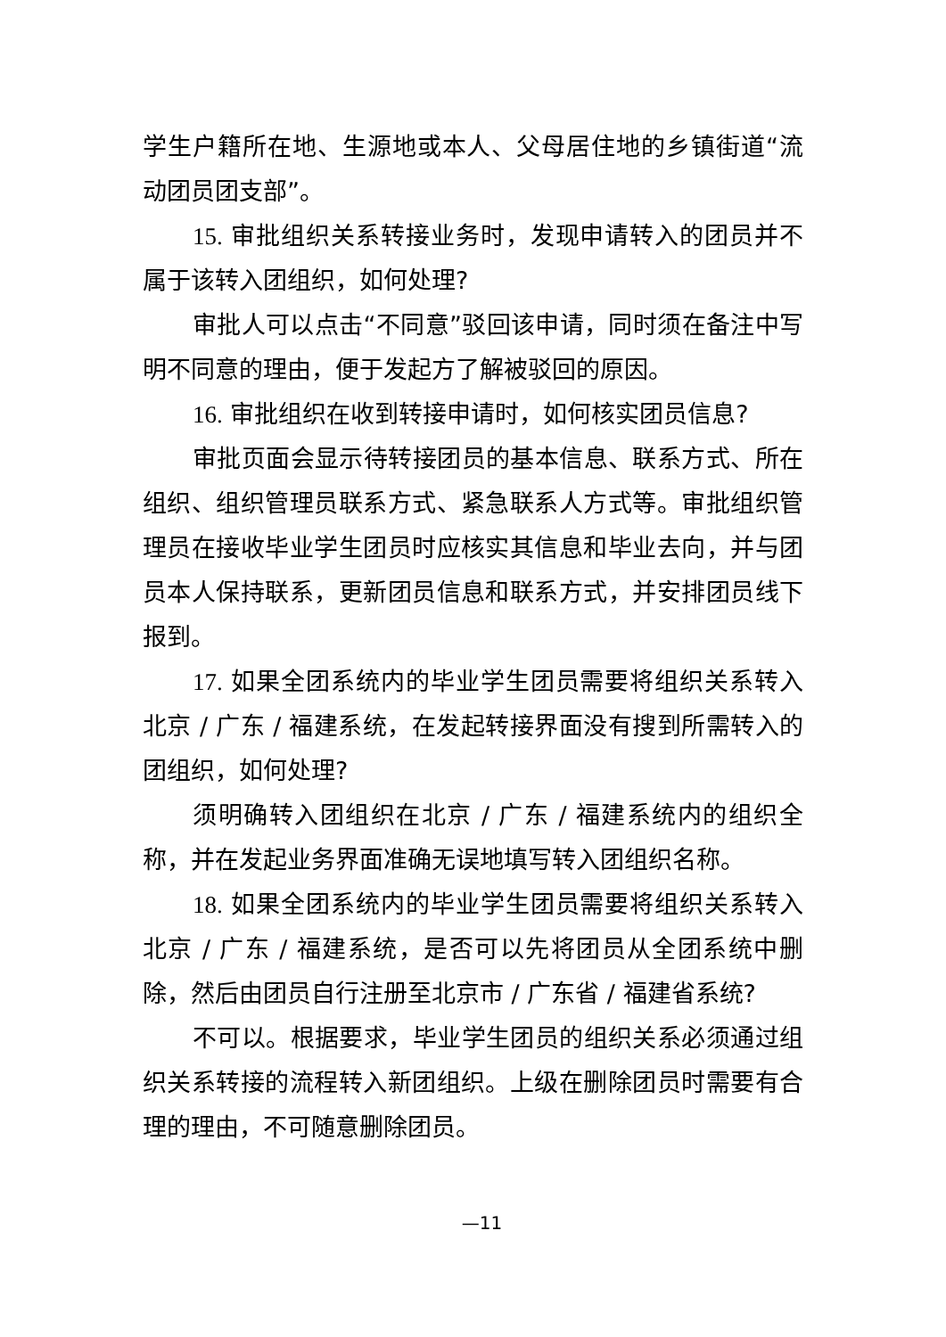学生户籍所在地、生源地或本人、父母居住地的乡镇街道“流动团员团支部”。
15. 审批组织关系转接业务时，发现申请转入的团员并不属于该转入团组织，如何处理?
审批人可以点击“不同意”驳回该申请，同时须在备注中写明不同意的理由，便于发起方了解被驳回的原因。
16. 审批组织在收到转接申请时，如何核实团员信息?
审批页面会显示待转接团员的基本信息、联系方式、所在组织、组织管理员联系方式、紧急联系人方式等。审批组织管理员在接收毕业学生团员时应核实其信息和毕业去向，并与团员本人保持联系，更新团员信息和联系方式，并安排团员线下报到。
17. 如果全团系统内的毕业学生团员需要将组织关系转入北京 / 广东 / 福建系统，在发起转接界面没有搜到所需转入的团组织，如何处理?
须明确转入团组织在北京 / 广东 / 福建系统内的组织全称，并在发起业务界面准确无误地填写转入团组织名称。
18. 如果全团系统内的毕业学生团员需要将组织关系转入北京 / 广东 / 福建系统，是否可以先将团员从全团系统中删除，然后由团员自行注册至北京市 / 广东省 / 福建省系统?
不可以。根据要求，毕业学生团员的组织关系必须通过组织关系转接的流程转入新团组织。上级在删除团员时需要有合理的理由，不可随意删除团员。
—11